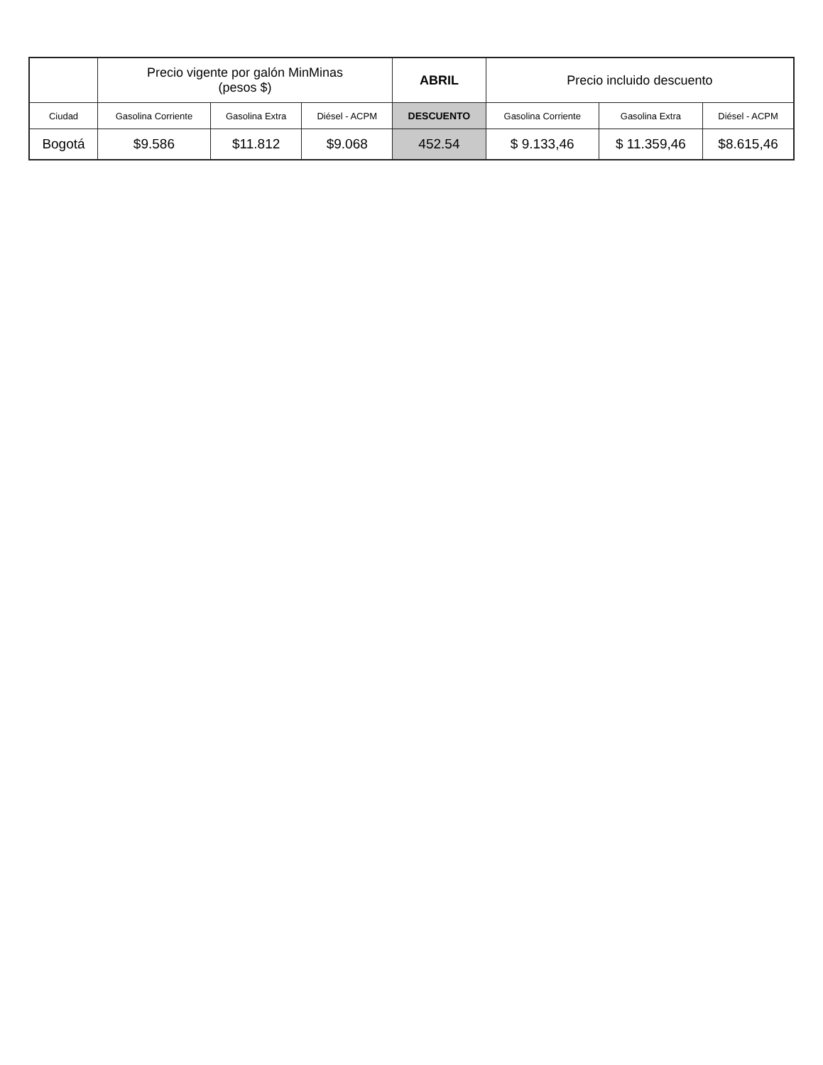| | Precio vigente por galón MinMinas (pesos $) | | | ABRIL | Precio incluido descuento | | |
| --- | --- | --- | --- | --- | --- | --- | --- |
| Ciudad | Gasolina Corriente | Gasolina Extra | Diésel - ACPM | DESCUENTO | Gasolina Corriente | Gasolina Extra | Diésel - ACPM |
| Bogotá | $9.586 | $11.812 | $9.068 | 452.54 | $ 9.133,46 | $ 11.359,46 | $8.615,46 |